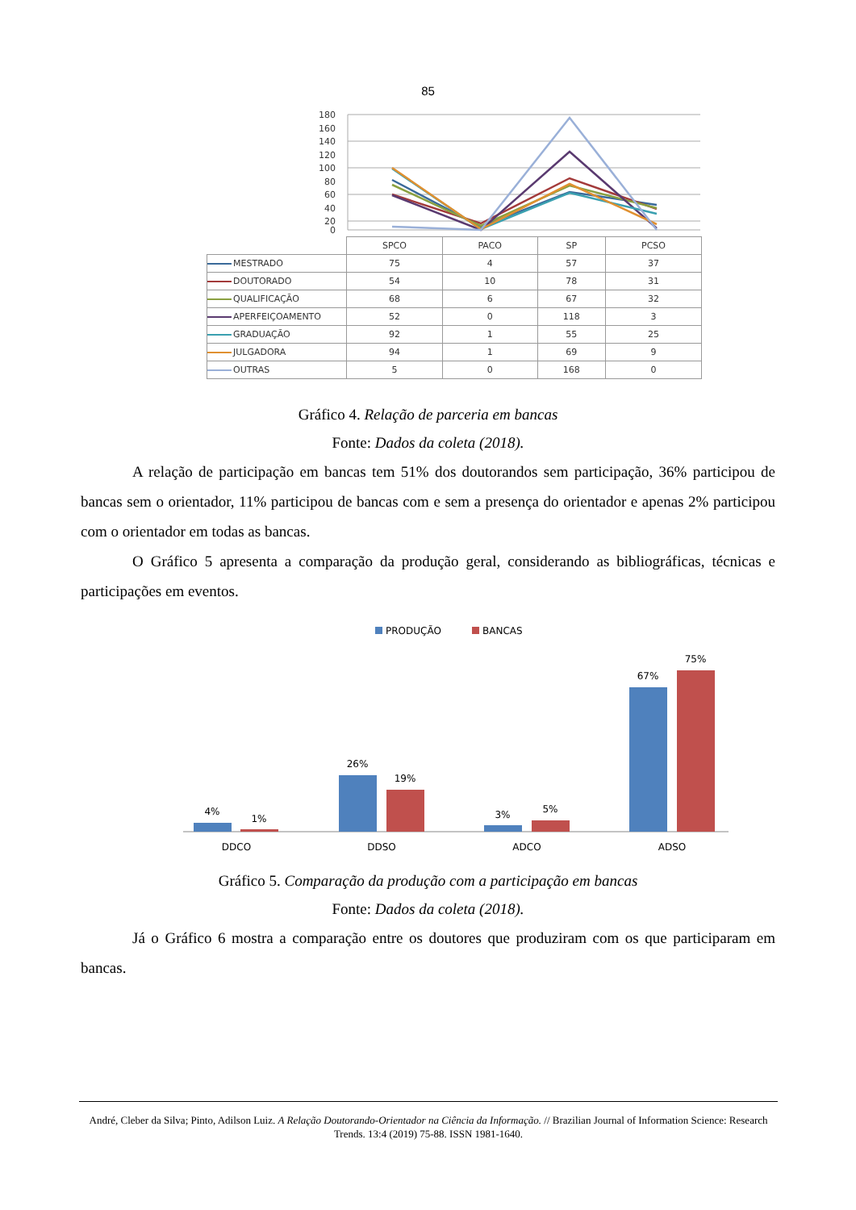85
180
160
140
120
100
80
60
40
20
0
| | SPCO | PACO | SP | PCSO |
| --- | --- | --- | --- | --- |
| MESTRADO | 75 | 4 | 57 | 37 |
| DOUTORADO | 54 | 10 | 78 | 31 |
| QUALIFICAÇÃO | 68 | 6 | 67 | 32 |
| APERFEIÇOAMENTO | 52 | 0 | 118 | 3 |
| GRADUAÇÃO | 92 | 1 | 55 | 25 |
| JULGADORA | 94 | 1 | 69 | 9 |
| OUTRAS | 5 | 0 | 168 | 0 |
Gráfico 4. Relação de parceria em bancas
Fonte: Dados da coleta (2018).
A relação de participação em bancas tem 51% dos doutorandos sem participação, 36% participou de bancas sem o orientador, 11% participou de bancas com e sem a presença do orientador e apenas 2% participou com o orientador em todas as bancas.
O Gráfico 5 apresenta a comparação da produção geral, considerando as bibliográficas, técnicas e participações em eventos.
PRODUÇÃO
BANCAS
4%
1%
26%
19%
3%
5%
67%
75%
DDCO
DDSO
ADCO
ADSO
Gráfico 5. Comparação da produção com a participação em bancas
Fonte: Dados da coleta (2018).
Já o Gráfico 6 mostra a comparação entre os doutores que produziram com os que participaram em bancas.
André, Cleber da Silva; Pinto, Adilson Luiz. A Relação Doutorando-Orientador na Ciência da Informação. // Brazilian Journal of Information Science: Research Trends. 13:4 (2019) 75-88. ISSN 1981-1640.